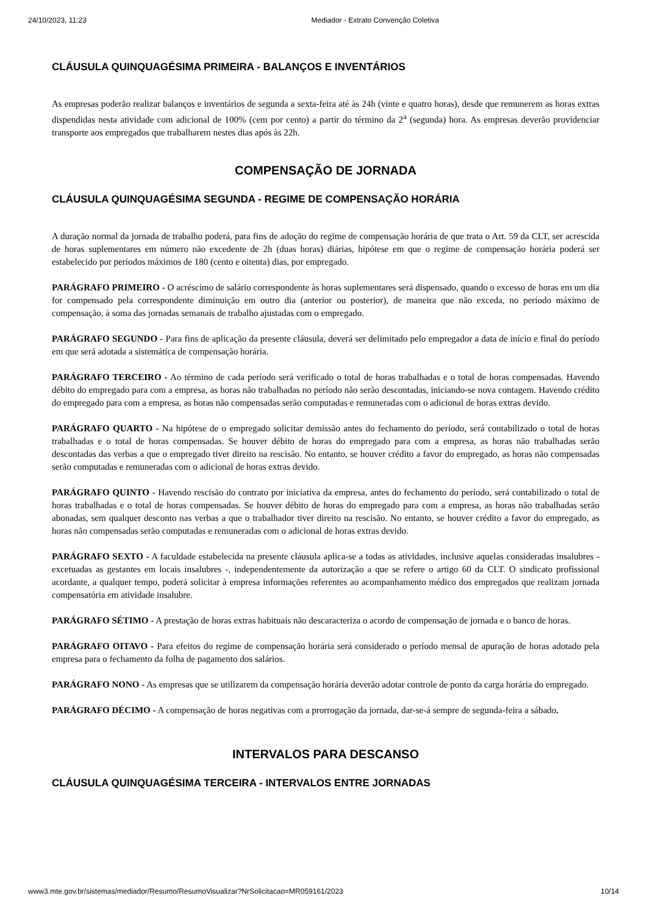24/10/2023, 11:23 Mediador - Extrato Convenção Coletiva
CLÁUSULA QUINQUAGÉSIMA PRIMEIRA - BALANÇOS E INVENTÁRIOS
As empresas poderão realizar balanços e inventários de segunda a sexta-feira até às 24h (vinte e quatro horas), desde que remunerem as horas extras dispendidas nesta atividade com adicional de 100% (cem por cento) a partir do término da 2<sup>a</sup> (segunda) hora. As empresas deverão providenciar transporte aos empregados que trabalharem nestes dias após às 22h.
COMPENSAÇÃO DE JORNADA
CLÁUSULA QUINQUAGÉSIMA SEGUNDA - REGIME DE COMPENSAÇÃO HORÁRIA
A duração normal da jornada de trabalho poderá, para fins de adoção do regime de compensação horária de que trata o Art. 59 da CLT, ser acrescida de horas suplementares em número não excedente de 2h (duas horas) diárias, hipótese em que o regime de compensação horária poderá ser estabelecido por períodos máximos de 180 (cento e oitenta) dias, por empregado.
PARÁGRAFO PRIMEIRO - O acréscimo de salário correspondente às horas suplementares será dispensado, quando o excesso de horas em um dia for compensado pela correspondente diminuição em outro dia (anterior ou posterior), de maneira que não exceda, no período máximo de compensação, à soma das jornadas semanais de trabalho ajustadas com o empregado.
PARÁGRAFO SEGUNDO - Para fins de aplicação da presente cláusula, deverá ser delimitado pelo empregador a data de início e final do período em que será adotada a sistemática de compensação horária.
PARÁGRAFO TERCEIRO - Ao término de cada período será verificado o total de horas trabalhadas e o total de horas compensadas. Havendo débito do empregado para com a empresa, as horas não trabalhadas no período não serão descontadas, iniciando-se nova contagem. Havendo crédito do empregado para com a empresa, as horas não compensadas serão computadas e remuneradas com o adicional de horas extras devido.
PARÁGRAFO QUARTO - Na hipótese de o empregado solicitar demissão antes do fechamento do período, será contabilizado o total de horas trabalhadas e o total de horas compensadas. Se houver débito de horas do empregado para com a empresa, as horas não trabalhadas serão descontadas das verbas a que o empregado tiver direito na rescisão. No entanto, se houver crédito a favor do empregado, as horas não compensadas serão computadas e remuneradas com o adicional de horas extras devido.
PARÁGRAFO QUINTO - Havendo rescisão do contrato por iniciativa da empresa, antes do fechamento do período, será contabilizado o total de horas trabalhadas e o total de horas compensadas. Se houver débito de horas do empregado para com a empresa, as horas não trabalhadas serão abonadas, sem qualquer desconto nas verbas a que o trabalhador tiver direito na rescisão. No entanto, se houver crédito a favor do empregado, as horas não compensadas serão computadas e remuneradas com o adicional de horas extras devido.
PARÁGRAFO SEXTO - A faculdade estabelecida na presente cláusula aplica-se a todas as atividades, inclusive aquelas consideradas insalubres - excetuadas as gestantes em locais insalubres -, independentemente da autorização a que se refere o artigo 60 da CLT. O sindicato profissional acordante, a qualquer tempo, poderá solicitar à empresa informações referentes ao acompanhamento médico dos empregados que realizam jornada compensatória em atividade insalubre.
PARÁGRAFO SÉTIMO - A prestação de horas extras habituais não descaracteriza o acordo de compensação de jornada e o banco de horas.
PARÁGRAFO OITAVO - Para efeitos do regime de compensação horária será considerado o período mensal de apuração de horas adotado pela empresa para o fechamento da folha de pagamento dos salários.
PARÁGRAFO NONO - As empresas que se utilizarem da compensação horária deverão adotar controle de ponto da carga horária do empregado.
PARÁGRAFO DÉCIMO - A compensação de horas negativas com a prorrogação da jornada, dar-se-á sempre de segunda-feira a sábado.
INTERVALOS PARA DESCANSO
CLÁUSULA QUINQUAGÉSIMA TERCEIRA - INTERVALOS ENTRE JORNADAS
www3.mte.gov.br/sistemas/mediador/Resumo/ResumoVisualizar?NrSolicitacao=MR059161/2023 10/14